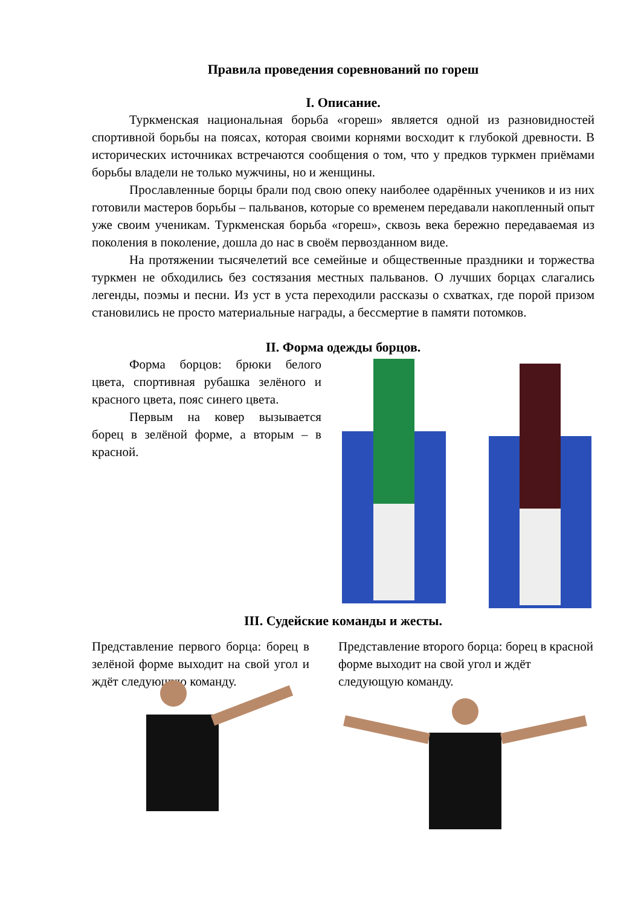Правила проведения соревнований по гореш
I. Описание.
Туркменская национальная борьба «гореш» является одной из разновидностей спортивной борьбы на поясах, которая своими корнями восходит к глубокой древности. В исторических источниках встречаются сообщения о том, что у предков туркмен приёмами борьбы владели не только мужчины, но и женщины.
Прославленные борцы брали под свою опеку наиболее одарённых учеников и из них готовили мастеров борьбы – пальванов, которые со временем передавали накопленный опыт уже своим ученикам. Туркменская борьба «гореш», сквозь века бережно передаваемая из поколения в поколение, дошла до нас в своём первозданном виде.
На протяжении тысячелетий все семейные и общественные праздники и торжества туркмен не обходились без состязания местных пальванов. О лучших борцах слагались легенды, поэмы и песни. Из уст в уста переходили рассказы о схватках, где порой призом становились не просто материальные награды, а бессмертие в памяти потомков.
II. Форма одежды борцов.
Форма борцов: брюки белого цвета, спортивная рубашка зелёного и красного цвета, пояс синего цвета.
Первым на ковер вызывается борец в зелёной форме, а вторым – в красной.
III. Судейские команды и жесты.
Представление первого борца: борец в зелёной форме выходит на свой угол и ждёт следующую команду.
Представление второго борца: борец в красной форме выходит на свой угол и ждёт следующую команду.